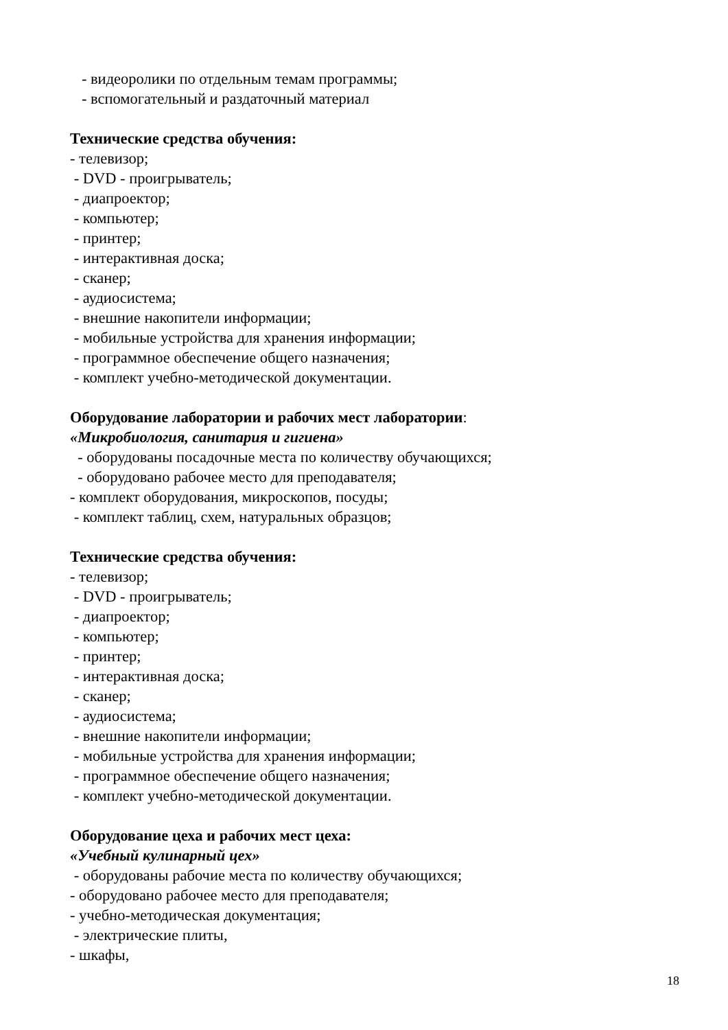- видеоролики по отдельным темам программы;
- вспомогательный и раздаточный материал
Технические средства обучения:
- телевизор;
- DVD - проигрыватель;
- диапроектор;
- компьютер;
- принтер;
- интерактивная доска;
- сканер;
- аудиосистема;
- внешние накопители информации;
- мобильные устройства для хранения информации;
- программное обеспечение общего назначения;
- комплект учебно-методической документации.
Оборудование лаборатории и рабочих мест лаборатории:
«Микробиология, санитария и гигиена»
- оборудованы посадочные места по количеству обучающихся;
- оборудовано рабочее место для преподавателя;
- комплект оборудования, микроскопов, посуды;
- комплект таблиц, схем, натуральных образцов;
Технические средства обучения:
- телевизор;
- DVD - проигрыватель;
- диапроектор;
- компьютер;
- принтер;
- интерактивная доска;
- сканер;
- аудиосистема;
- внешние накопители информации;
- мобильные устройства для хранения информации;
- программное обеспечение общего назначения;
- комплект учебно-методической документации.
Оборудование цеха и рабочих мест цеха:
«Учебный кулинарный цех»
- оборудованы рабочие места по количеству обучающихся;
- оборудовано рабочее место для преподавателя;
- учебно-методическая документация;
- электрические плиты,
- шкафы,
18